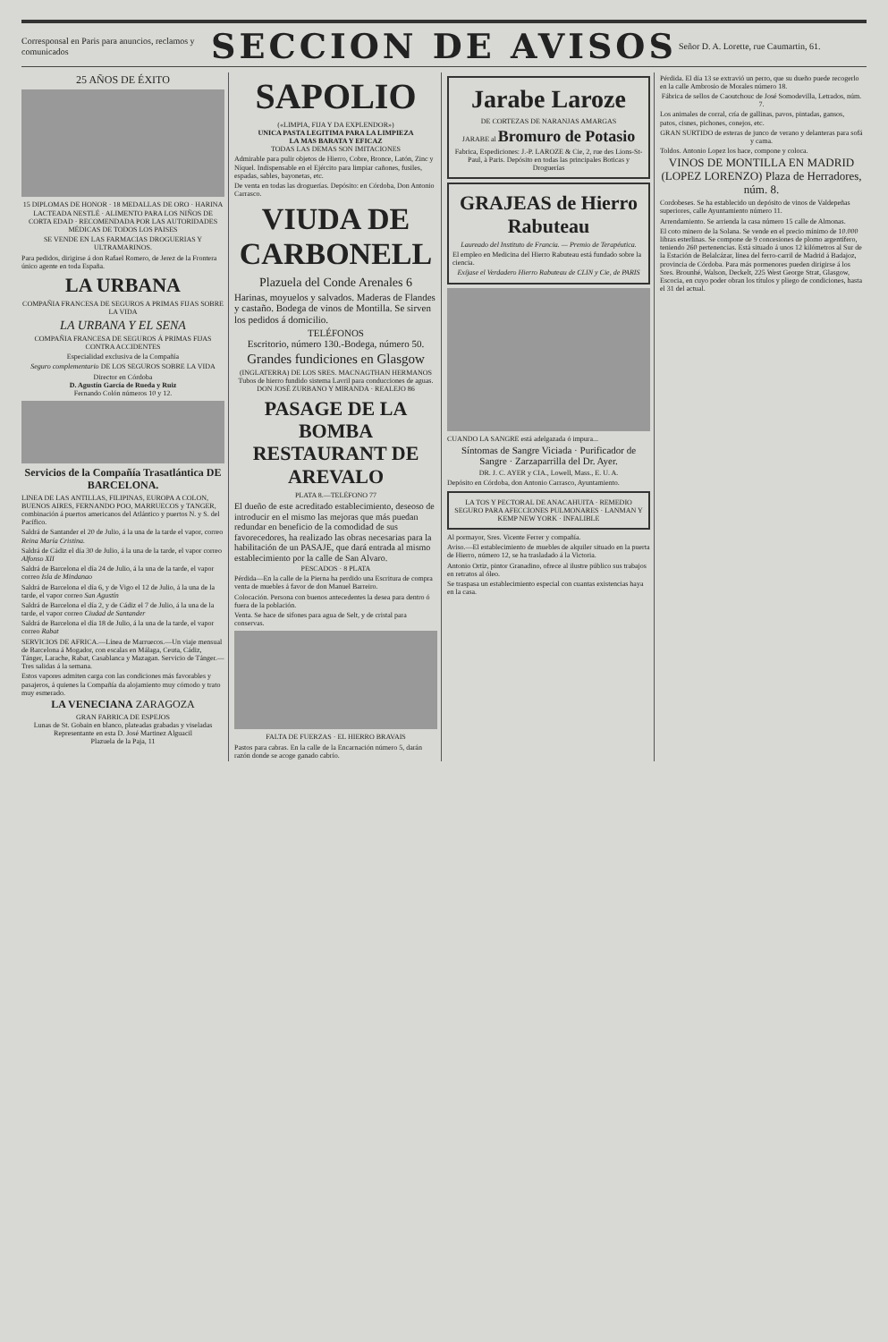Corresponsal en Paris para anuncios, reclamos y comunicados
SECCION DE AVISOS
Señor D. A. Lorette, rue Caumartin, 61.
25 AÑOS DE ÉXITO
15 DIPLOMAS DE HONOR · 18 MEDALLAS DE ORO · HARINA LACTEADA NESTLÉ · ALIMENTO PARA LOS NIÑOS DE CORTA EDAD · RECOMENDADA POR LAS AUTORIDADES MÉDICAS DE TODOS LOS PAISES
SE VENDE EN LAS FARMACIAS DROGUERIAS Y ULTRAMARINOS.
Para pedidos, dirigirse á don Rafael Romero, de Jerez de la Frontera único agente en toda España.
LA URBANA
COMPAÑIA FRANCESA DE SEGUROS A PRIMAS FIJAS SOBRE LA VIDA
LA URBANA Y EL SENA
COMPAÑIA FRANCESA DE SEGUROS Á PRIMAS FIJAS CONTRA ACCIDENTES
Especialidad exclusiva de la Compañía
Seguro complementario DE LOS SEGUROS SOBRE LA VIDA
Director en Córdoba
D. Agustín García de Rueda y Ruiz
Fernando Colón números 10 y 12.
Servicios de la Compañía Trasatlántica DE BARCELONA.
LINEA DE LAS ANTILLAS, FILIPINAS, EUROPA A COLON, BUENOS AIRES, FERNANDO POO, MARRUECOS y TANGER, combinación á puertos americanos del Atlántico y puertos N. y S. del Pacífico.
Saldrá de Santander el 20 de Julio, á la una de la tarde el vapor, correo Reina María Cristina.
Saldrá de Cádiz el día 30 de Julio, á la una de la tarde, el vapor correo Alfonso XII
Saldrá de Barcelona el día 24 de Julio, á la una de la tarde, el vapor correo Isla de Mindanao
Saldrá de Barcelona el día 6, y de Vigo el 12 de Julio, á la una de la tarde, el vapor correo San Agustín
Saldrá de Barcelona el día 2, y de Cádiz el 7 de Julio, á la una de la tarde, el vapor correo Ciudad de Santander
Saldrá de Barcelona el día 18 de Julio, á la una de la tarde, el vapor correo Rabat
SERVICIOS DE AFRICA.—Línea de Marruecos.—Un viaje mensual de Barcelona á Mogador, con escalas en Málaga, Ceuta, Cádiz, Tánger, Larache, Rabat, Casablanca y Mazagan. Servicio de Tánger.—Tres salidas á la semana.
Estos vapores admiten carga con las condiciones más favorables y pasajeros, á quienes la Compañía da alojamiento muy cómodo y trato muy esmerado.
LA VENECIANA ZARAGOZA
GRAN FABRICA DE ESPEJOS
Lunas de St. Gobain en blanco, plateadas grabadas y viseladas
Representante en esta D. José Martinez Alguacil
Plazuela de la Paja, 11
SAPOLIO
(«LIMPIA, FIJA Y DA EXPLENDOR»)
UNICA PASTA LEGITIMA PARA LA LIMPIEZA
LA MAS BARATA Y EFICAZ
TODAS LAS DEMAS SON IMITACIONES
Admirable para pulir objetos de Hierro, Cobre, Bronce, Latón, Zinc y Níquel. Indispensable en el Ejército para limpiar cañones, fusiles, espadas, sables, bayonetas, etc.
De venta en todas las droguerías. Depósito: en Córdoba, Don Antonio Carrasco.
VIUDA DE CARBONELL
Plazuela del Conde Arenales 6
Harinas, moyuelos y salvados. Maderas de Flandes y castaño. Bodega de vinos de Montilla. Se sirven los pedidos á domicilio.
TELÉFONOS
Escritorio, número 130.-Bodega, número 50.
Grandes fundiciones en Glasgow
(INGLATERRA) DE LOS SRES. MACNAGTHAN HERMANOS
Tubos de hierro fundido sistema Lavril para conducciones de aguas.
DON JOSÉ ZURBANO Y MIRANDA · REALEJO 86
PASAGE DE LA BOMBA
RESTAURANT DE AREVALO
PLATA 8.—TELÉFONO 77
El dueño de este acreditado establecimiento, deseoso de introducir en el mismo las mejoras que más puedan redundar en beneficio de la comodidad de sus favorecedores, ha realizado las obras necesarias para la habilitación de un PASAJE, que dará entrada al mismo establecimiento por la calle de San Alvaro.
PESCADOS · 8 PLATA
Pérdida—En la calle de la Pierna ha perdido una Escritura de compra venta de muebles á favor de don Manuel Barreiro.
Colocación. Persona con buenos antecedentes la desea para dentro ó fuera de la población.
Venta. Se hace de sifones para agua de Selt, y de cristal para conservas.
FALTA DE FUERZAS · EL HIERRO BRAVAIS
Pastos para cabras. En la calle de la Encarnación número 5, darán razón donde se acoge ganado cabrío.
Jarabe Laroze
DE CORTEZAS DE NARANJAS AMARGAS
JARABE al Bromuro de Potasio
Fabrica, Espediciones: J.-P. LAROZE & Cie, 2, rue des Lions-St-Paul, à Paris. Depósito en todas las principales Boticas y Droguerías
GRAJEAS de Hierro Rabuteau
Laureado del Instituto de Francia. — Premio de Terapéutica.
El empleo en Medicina del Hierro Rabuteau está fundado sobre la ciencia.
Exíjase el Verdadero Hierro Rabuteau de CLIN y Cie, de PARIS
CUANDO LA SANGRE está adelgazada ó impura...
Síntomas de Sangre Viciada · Purificador de Sangre · Zarzaparrilla del Dr. Ayer.
DR. J. C. AYER y CIA., Lowell, Mass., E. U. A.
Depósito en Córdoba, don Antonio Carrasco, Ayuntamiento.
LA TOS Y PECTORAL DE ANACAHUITA · REMEDIO SEGURO PARA AFECCIONES PULMONARES · LANMAN Y KEMP NEW YORK · INFALIBLE
Al pormayor, Sres. Vicente Ferrer y compañía.
Aviso.—El establecimiento de muebles de alquiler situado en la puerta de Hierro, número 12, se ha trasladado á la Victoria.
Antonio Ortiz, pintor Granadino, ofrece al ilustre público sus trabajos en retratos al óleo.
Se traspasa un establecimiento especial con cuantas existencias haya en la casa.
Pérdida. El día 13 se extravió un perro, que su dueño puede recogerlo en la calle Ambrosio de Morales número 18.
Fábrica de sellos de Caoutchouc de José Somodevilla, Letrados, núm. 7.
Los animales de corral, cría de gallinas, pavos, pintadas, gansos, patos, cisnes, pichones, conejos, etc.
GRAN SURTIDO de esteras de junco de verano y delanteras para sofá y cama.
Toldos. Antonio Lopez los hace, compone y coloca.
VINOS DE MONTILLA EN MADRID (LOPEZ LORENZO) Plaza de Herradores, núm. 8.
Cordobeses. Se ha establecido un depósito de vinos de Valdepeñas superiores, calle Ayuntamiento número 11.
Arrendamiento. Se arrienda la casa número 15 calle de Almonas.
El coto minero de la Solana. Se vende en el precio mínimo de 10.000 libras esterlinas. Se compone de 9 concesiones de plomo argentífero, teniendo 260 pertenencias. Está situado á unos 12 kilómetros al Sur de la Estación de Belalcázar, línea del ferro-carril de Madrid á Badajoz, provincia de Córdoba. Para más pormenores pueden dirigirse á los Sres. Brounhé, Walson, Deckelt, 225 West George Strat, Glasgow, Escocia, en cuyo poder obran los títulos y pliego de condiciones, hasta el 31 del actual.